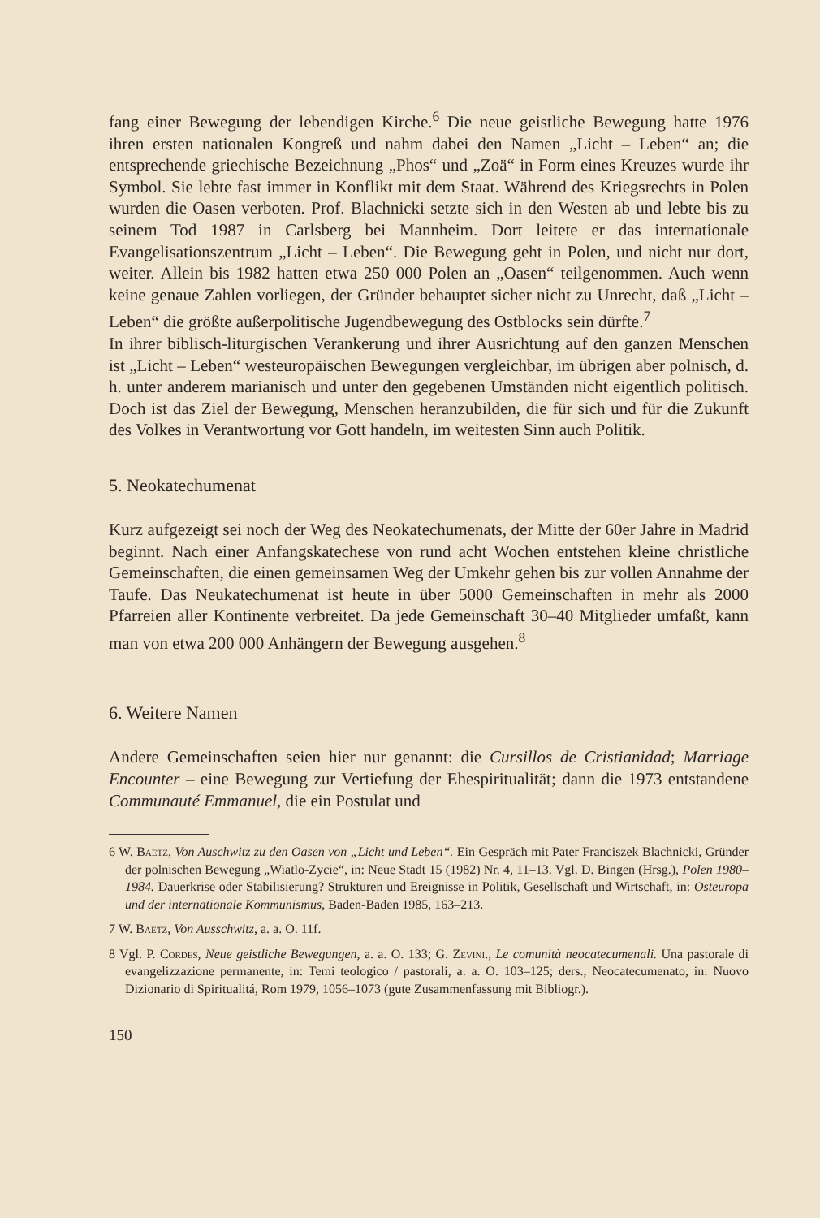fang einer Bewegung der lebendigen Kirche.<sup>6</sup> Die neue geistliche Bewegung hatte 1976 ihren ersten nationalen Kongreß und nahm dabei den Namen „Licht – Leben“ an; die entsprechende griechische Bezeichnung „Phos“ und „Zoä“ in Form eines Kreuzes wurde ihr Symbol. Sie lebte fast immer in Konflikt mit dem Staat. Während des Kriegsrechts in Polen wurden die Oasen verboten. Prof. Blachnicki setzte sich in den Westen ab und lebte bis zu seinem Tod 1987 in Carlsberg bei Mannheim. Dort leitete er das internationale Evangelisationszentrum „Licht – Leben“. Die Bewegung geht in Polen, und nicht nur dort, weiter. Allein bis 1982 hatten etwa 250 000 Polen an „Oasen“ teilgenommen. Auch wenn keine genaue Zahlen vorliegen, der Gründer behauptet sicher nicht zu Unrecht, daß „Licht – Leben“ die größte außerpolitische Jugendbewegung des Ostblocks sein dürfte.<sup>7</sup>
In ihrer biblisch-liturgischen Verankerung und ihrer Ausrichtung auf den ganzen Menschen ist „Licht – Leben“ westeuropäischen Bewegungen vergleichbar, im übrigen aber polnisch, d. h. unter anderem marianisch und unter den gegebenen Umständen nicht eigentlich politisch. Doch ist das Ziel der Bewegung, Menschen heranzubilden, die für sich und für die Zukunft des Volkes in Verantwortung vor Gott handeln, im weitesten Sinn auch Politik.
5. Neokatechumenat
Kurz aufgezeigt sei noch der Weg des Neokatechumenats, der Mitte der 60er Jahre in Madrid beginnt. Nach einer Anfangskatechese von rund acht Wochen entstehen kleine christliche Gemeinschaften, die einen gemeinsamen Weg der Umkehr gehen bis zur vollen Annahme der Taufe. Das Neukatechumenat ist heute in über 5000 Gemeinschaften in mehr als 2000 Pfarreien aller Kontinente verbreitet. Da jede Gemeinschaft 30–40 Mitglieder umfaßt, kann man von etwa 200 000 Anhängern der Bewegung ausgehen.<sup>8</sup>
6. Weitere Namen
Andere Gemeinschaften seien hier nur genannt: die Cursillos de Cristianidad; Marriage Encounter – eine Bewegung zur Vertiefung der Ehespiritualität; dann die 1973 entstandene Communauté Emmanuel, die ein Postulat und
6 W. Baetz, Von Auschwitz zu den Oasen von „Licht und Leben“. Ein Gespräch mit Pater Franciszek Blachnicki, Gründer der polnischen Bewegung „Wiatlo-Zycie“, in: Neue Stadt 15 (1982) Nr. 4, 11–13. Vgl. D. Bingen (Hrsg.), Polen 1980–1984. Dauerkrise oder Stabilisierung? Strukturen und Ereignisse in Politik, Gesellschaft und Wirtschaft, in: Osteuropa und der internationale Kommunismus, Baden-Baden 1985, 163–213.
7 W. Baetz, Von Ausschwitz, a. a. O. 11f.
8 Vgl. P. Cordes, Neue geistliche Bewegungen, a. a. O. 133; G. Zevini., Le comunità neocatecumenali. Una pastorale di evangelizzazione permanente, in: Temi teologico / pastorali, a. a. O. 103–125; ders., Neocatecumenato, in: Nuovo Dizionario di Spiritualitá, Rom 1979, 1056–1073 (gute Zusammenfassung mit Bibliogr.).
150